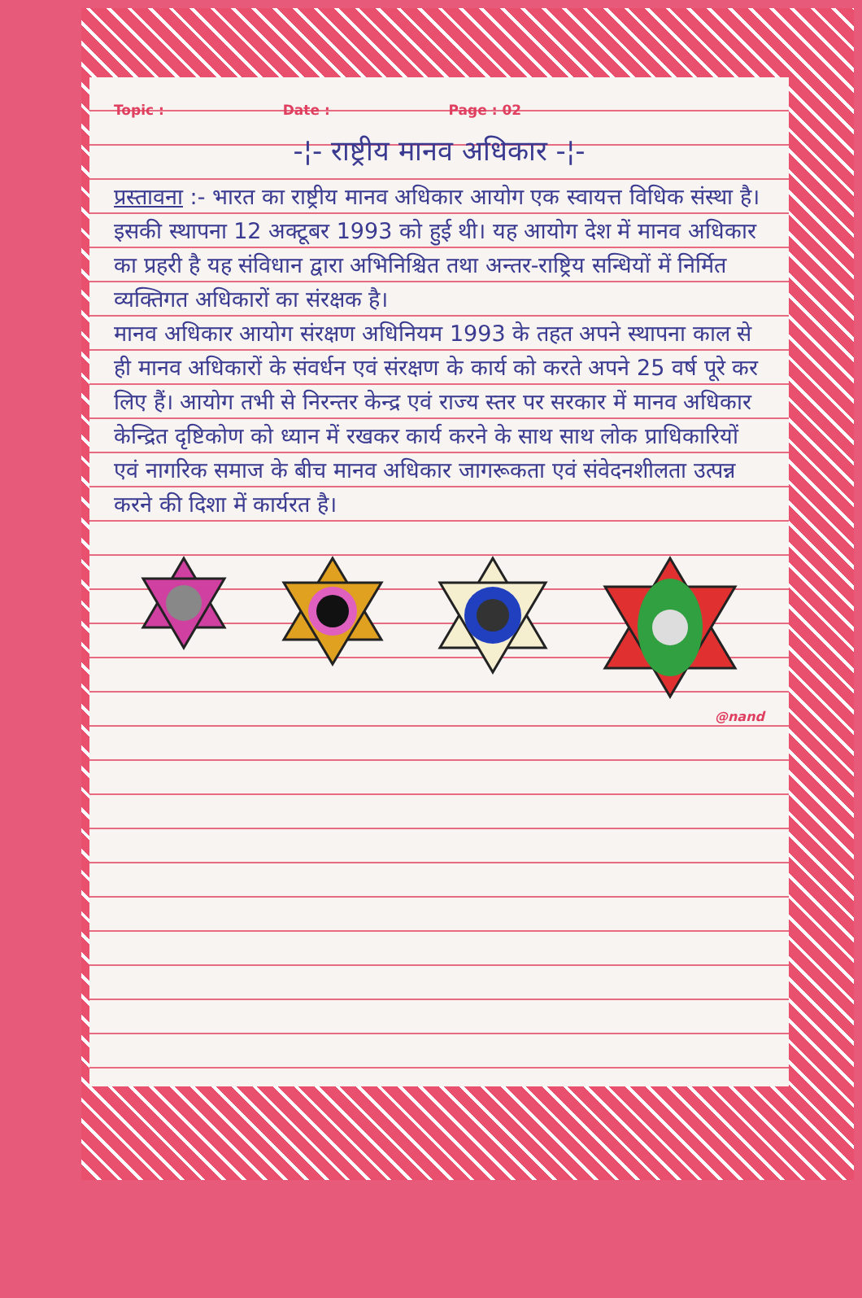Topic : Date : Page : 02
-¦- राष्ट्रीय मानव अधिकार -¦-
प्रस्तावना :- भारत का राष्ट्रीय मानव अधिकार आयोग एक स्वायत्त विधिक संस्था है। इसकी स्थापना 12 अक्टूबर 1993 को हुई थी। यह आयोग देश में मानव अधिकार का प्रहरी है यह संविधान द्वारा अभिनिश्चित तथा अन्तर-राष्ट्रिय सन्धियों में निर्मित व्यक्तिगत अधिकारों का संरक्षक है।
मानव अधिकार आयोग संरक्षण अधिनियम 1993 के तहत अपने स्थापना काल से ही मानव अधिकारों के संवर्धन एवं संरक्षण के कार्य को करते अपने 25 वर्ष पूरे कर लिए हैं। आयोग तभी से निरन्तर केन्द्र एवं राज्य स्तर पर सरकार में मानव अधिकार केन्द्रित दृष्टिकोण को ध्यान में रखकर कार्य करने के साथ साथ लोक प्राधिकारियों एवं नागरिक समाज के बीच मानव अधिकार जागरूकता एवं संवेदनशीलता उत्पन्न करने की दिशा में कार्यरत है।
@nand